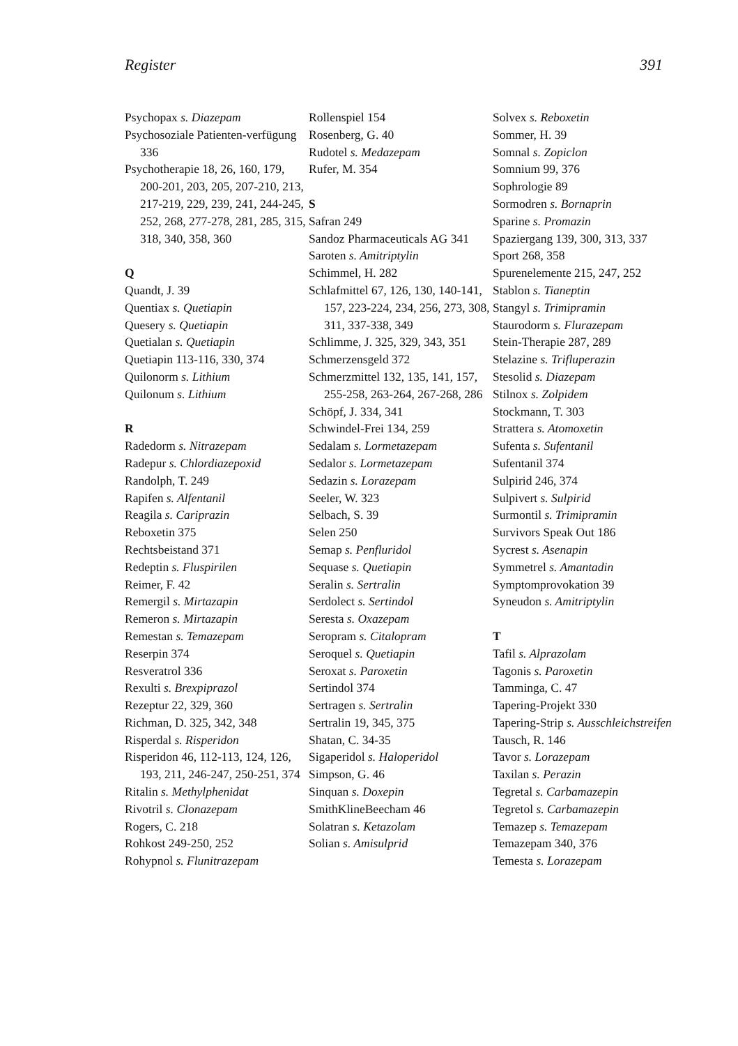Register 391
Psychopax s. Diazepam
Psychosoziale Patienten-verfügung 336
Psychotherapie 18, 26, 160, 179, 200-201, 203, 205, 207-210, 213, 217-219, 229, 239, 241, 244-245, 252, 268, 277-278, 281, 285, 315, 318, 340, 358, 360
Q
Quandt, J. 39
Quentiax s. Quetiapin
Quesery s. Quetiapin
Quetialan s. Quetiapin
Quetiapin 113-116, 330, 374
Quilonorm s. Lithium
Quilonum s. Lithium
R
Radedorm s. Nitrazepam
Radepur s. Chlordiazepoxid
Randolph, T. 249
Rapifen s. Alfentanil
Reagila s. Cariprazin
Reboxetin 375
Rechtsbeistand 371
Redeptin s. Fluspirilen
Reimer, F. 42
Remergil s. Mirtazapin
Remeron s. Mirtazapin
Remestan s. Temazepam
Reserpin 374
Resveratrol 336
Rexulti s. Brexpiprazol
Rezeptur 22, 329, 360
Richman, D. 325, 342, 348
Risperdal s. Risperidon
Risperidon 46, 112-113, 124, 126, 193, 211, 246-247, 250-251, 374
Ritalin s. Methylphenidat
Rivotril s. Clonazepam
Rogers, C. 218
Rohkost 249-250, 252
Rohypnol s. Flunitrazepam
Rollenspiel 154
Rosenberg, G. 40
Rudotel s. Medazepam
Rufer, M. 354
S
Safran 249
Sandoz Pharmaceuticals AG 341
Saroten s. Amitriptylin
Schimmel, H. 282
Schlafmittel 67, 126, 130, 140-141, 157, 223-224, 234, 256, 273, 308, 311, 337-338, 349
Schlimme, J. 325, 329, 343, 351
Schmerzensgeld 372
Schmerzmittel 132, 135, 141, 157, 255-258, 263-264, 267-268, 286
Schöpf, J. 334, 341
Schwindel-Frei 134, 259
Sedalam s. Lormetazepam
Sedalor s. Lormetazepam
Sedazin s. Lorazepam
Seeler, W. 323
Selbach, S. 39
Selen 250
Semap s. Penfluridol
Sequase s. Quetiapin
Seralin s. Sertralin
Serdolect s. Sertindol
Seresta s. Oxazepam
Seropram s. Citalopram
Seroquel s. Quetiapin
Seroxat s. Paroxetin
Sertindol 374
Sertragen s. Sertralin
Sertralin 19, 345, 375
Shatan, C. 34-35
Sigaperidol s. Haloperidol
Simpson, G. 46
Sinquan s. Doxepin
SmithKlineBeecham 46
Solatran s. Ketazolam
Solian s. Amisulprid
Solvex s. Reboxetin
Sommer, H. 39
Somnal s. Zopiclon
Somnium 99, 376
Sophrologie 89
Sormodren s. Bornaprin
Sparine s. Promazin
Spaziergang 139, 300, 313, 337
Sport 268, 358
Spurenelemente 215, 247, 252
Stablon s. Tianeptin
Stangyl s. Trimipramin
Staurodorm s. Flurazepam
Stein-Therapie 287, 289
Stelazine s. Trifluperazin
Stesolid s. Diazepam
Stilnox s. Zolpidem
Stockmann, T. 303
Strattera s. Atomoxetin
Sufenta s. Sufentanil
Sufentanil 374
Sulpirid 246, 374
Sulpivert s. Sulpirid
Surmontil s. Trimipramin
Survivors Speak Out 186
Sycrest s. Asenapin
Symmetrel s. Amantadin
Symptomprovokation 39
Syneudon s. Amitriptylin
T
Tafil s. Alprazolam
Tagonis s. Paroxetin
Tamminga, C. 47
Tapering-Projekt 330
Tapering-Strip s. Ausschleichstreifen
Tausch, R. 146
Tavor s. Lorazepam
Taxilan s. Perazin
Tegretal s. Carbamazepin
Tegretol s. Carbamazepin
Temazep s. Temazepam
Temazepam 340, 376
Temesta s. Lorazepam